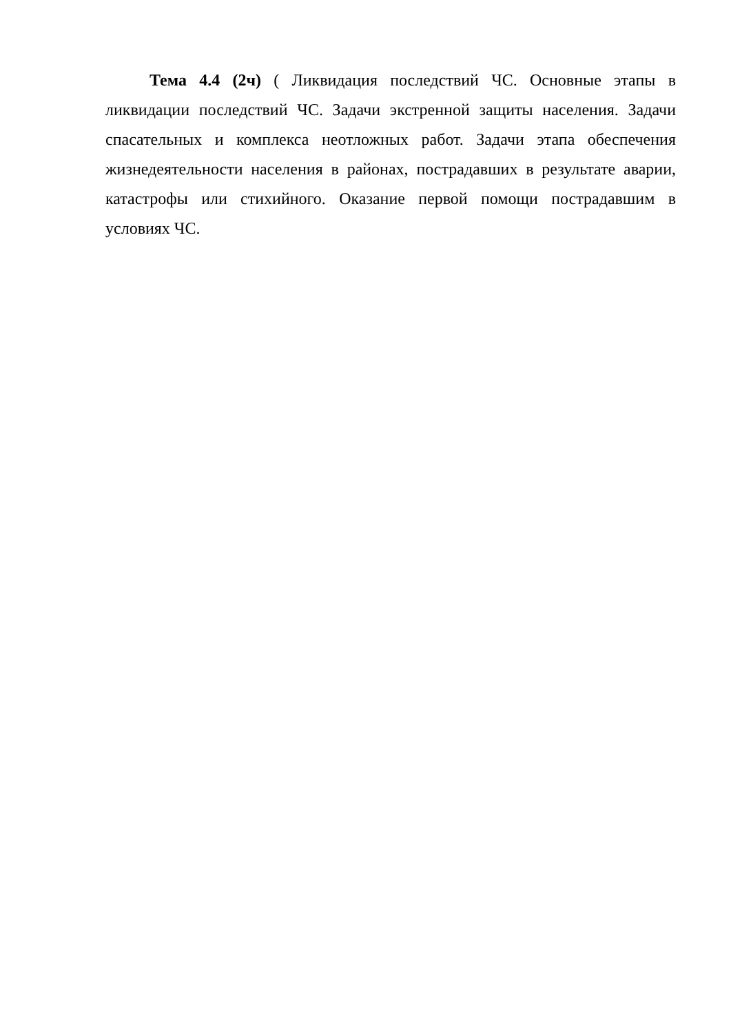Тема 4.4 (2ч) ( Ликвидация последствий ЧС. Основные этапы в ликвидации последствий ЧС. Задачи экстренной защиты населения. Задачи спасательных и комплекса неотложных работ. Задачи этапа обеспечения жизнедеятельности населения в районах, пострадавших в результате аварии, катастрофы или стихийного. Оказание первой помощи пострадавшим в условиях ЧС.